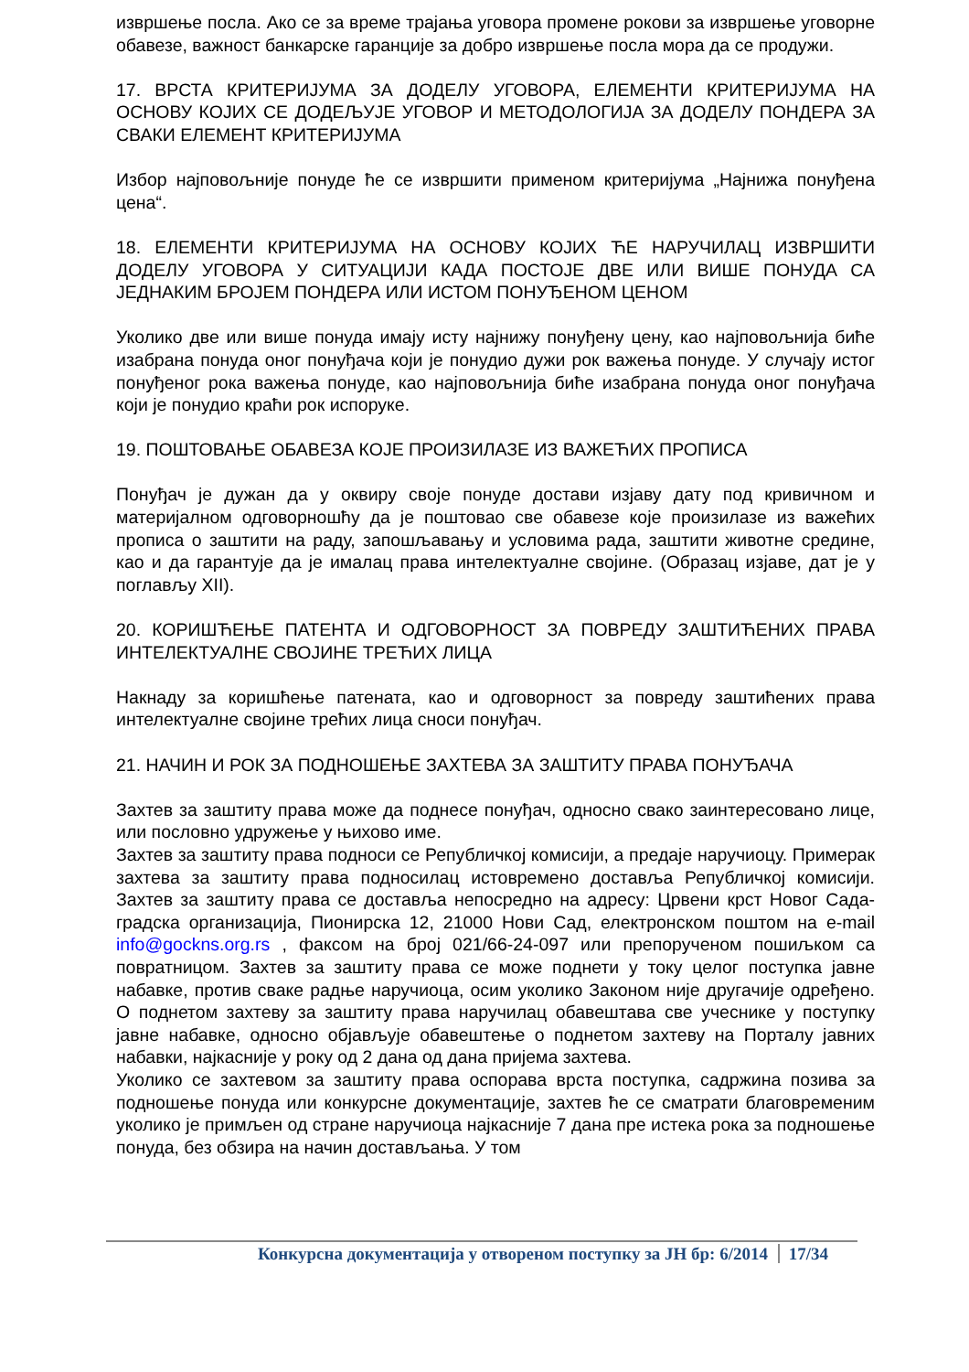извршење посла. Ако се за време трајања уговора промене рокови за извршење уговорне обавезе, важност банкарске гаранције за добро извршење посла мора да се продужи.
17. ВРСТА КРИТЕРИЈУМА ЗА ДОДЕЛУ УГОВОРА, ЕЛЕМЕНТИ КРИТЕРИЈУМА НА ОСНОВУ КОЈИХ СЕ ДОДЕЉУЈЕ УГОВОР И МЕТОДОЛОГИЈА ЗА ДОДЕЛУ ПОНДЕРА ЗА СВАКИ ЕЛЕМЕНТ КРИТЕРИЈУМА
Избор најповољније понуде ће се извршити применом критеријума „Најнижа понуђена цена“.
18. ЕЛЕМЕНТИ КРИТЕРИЈУМА НА ОСНОВУ КОЈИХ ЋЕ НАРУЧИЛАЦ ИЗВРШИТИ ДОДЕЛУ УГОВОРА У СИТУАЦИЈИ КАДА ПОСТОЈЕ ДВЕ ИЛИ ВИШЕ ПОНУДА СА ЈЕДНАКИМ БРОЈЕМ ПОНДЕРА ИЛИ ИСТОМ ПОНУЂЕНОМ ЦЕНОМ
Уколико две или више понуда имају исту најнижу понуђену цену, као најповољнија биће изабрана понуда оног понуђача који је понудио дужи рок важења понуде. У случају истог понуђеног рока важења понуде, као најповољнија биће изабрана понуда оног понуђача који је понудио краћи рок испоруке.
19. ПОШТОВАЊЕ ОБАВЕЗА КОЈЕ ПРОИЗИЛАЗЕ ИЗ ВАЖЕЋИХ ПРОПИСА
Понуђач је дужан да у оквиру своје понуде достави изјаву дату под кривичном и материјалном одговорношћу да је поштовао све обавезе које произилазе из важећих прописа о заштити на раду, запошљавању и условима рада, заштити животне средине, као и да гарантује да је ималац права интелектуалне својине. (Образац изјаве, дат је у поглављу XII).
20. КОРИШЋЕЊЕ ПАТЕНТА И ОДГОВОРНОСТ ЗА ПОВРЕДУ ЗАШТИЋЕНИХ ПРАВА ИНТЕЛЕКТУАЛНЕ СВОЈИНЕ ТРЕЋИХ ЛИЦА
Накнаду за коришћење патената, као и одговорност за повреду заштићених права интелектуалне својине трећих лица сноси понуђач.
21. НАЧИН И РОК ЗА ПОДНОШЕЊЕ ЗАХТЕВА ЗА ЗАШТИТУ ПРАВА ПОНУЂАЧА
Захтев за заштиту права може да поднесе понуђач, односно свако заинтересовано лице, или пословно удружење у њихово име.
Захтев за заштиту права подноси се Републичкој комисији, а предаје наручиоцу. Примерак захтева за заштиту права подносилац истовремено доставља Републичкој комисији. Захтев за заштиту права се доставља непосредно на адресу: Црвени крст Новог Сада-градска организација, Пионирска 12, 21000 Нови Сад, електронском поштом на e-mail info@gockns.org.rs , факсом на број 021/66-24-097 или препорученом пошиљком са повратницом. Захтев за заштиту права се може поднети у току целог поступка јавне набавке, против сваке радње наручиоца, осим уколико Законом није другачије одређено. О поднетом захтеву за заштиту права наручилац обавештава све учеснике у поступку јавне набавке, односно објављује обавештење о поднетом захтеву на Порталу јавних набавки, најкасније у року од 2 дана од дана пријема захтева.
Уколико се захтевом за заштиту права оспорава врста поступка, садржина позива за подношење понуда или конкурсне документације, захтев ће се сматрати благовременим уколико је примљен од стране наручиоца најкасније 7 дана пре истека рока за подношење понуда, без обзира на начин достављања. У том
Конкурсна документација у отвореном поступку за ЈН бр: 6/2014 17/34